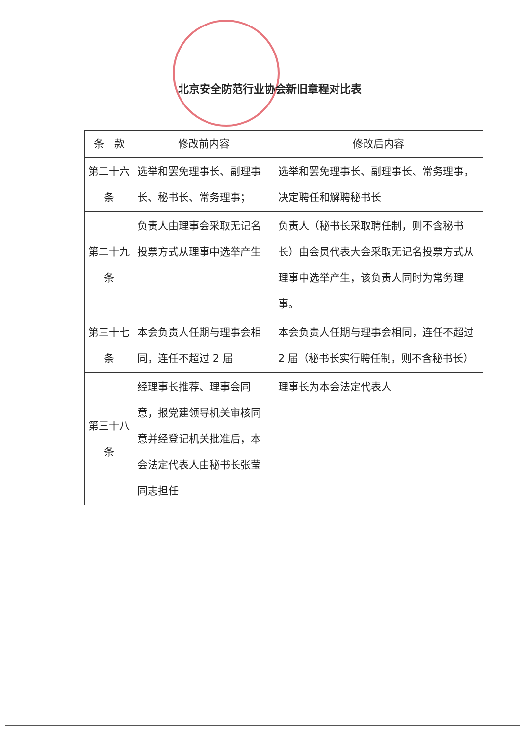北京安全防范行业协会新旧章程对比表
| 条 款 | 修改前内容 | 修改后内容 |
| --- | --- | --- |
| 第二十六条 | 选举和罢免理事长、副理事长、秘书长、常务理事； | 选举和罢免理事长、副理事长、常务理事，决定聘任和解聘秘书长 |
| 第二十九条 | 负责人由理事会采取无记名投票方式从理事中选举产生 | 负责人（秘书长采取聘任制，则不含秘书长）由会员代表大会采取无记名投票方式从理事中选举产生，该负责人同时为常务理事。 |
| 第三十七条 | 本会负责人任期与理事会相同，连任不超过 2 届 | 本会负责人任期与理事会相同，连任不超过 2 届（秘书长实行聘任制，则不含秘书长） |
| 第三十八条 | 经理事长推荐、理事会同意，报党建领导机关审核同意并经登记机关批准后，本会法定代表人由秘书长张莹同志担任 | 理事长为本会法定代表人 |